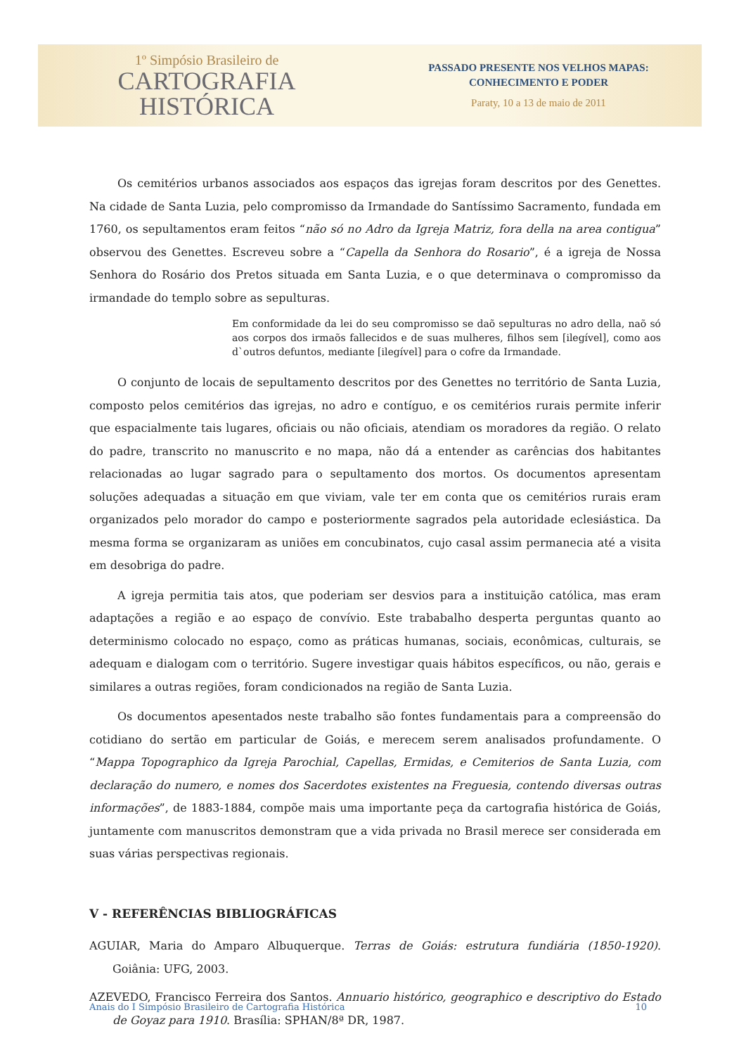1º Simpósio Brasileiro de
CARTOGRAFIA
HISTÓRICA
PASSADO PRESENTE NOS VELHOS MAPAS:
CONHECIMENTO E PODER
Paraty, 10 a 13 de maio de 2011
Os cemitérios urbanos associados aos espaços das igrejas foram descritos por des Genettes. Na cidade de Santa Luzia, pelo compromisso da Irmandade do Santíssimo Sacramento, fundada em 1760, os sepultamentos eram feitos “não só no Adro da Igreja Matriz, fora della na area contigua” observou des Genettes. Escreveu sobre a “Capella da Senhora do Rosario”, é a igreja de Nossa Senhora do Rosário dos Pretos situada em Santa Luzia, e o que determinava o compromisso da irmandade do templo sobre as sepulturas.
Em conformidade da lei do seu compromisso se daõ sepulturas no adro della, naõ só aos corpos dos irmaõs fallecidos e de suas mulheres, filhos sem [ilegível], como aos d`outros defuntos, mediante [ilegível] para o cofre da Irmandade.
O conjunto de locais de sepultamento descritos por des Genettes no território de Santa Luzia, composto pelos cemitérios das igrejas, no adro e contíguo, e os cemitérios rurais permite inferir que espacialmente tais lugares, oficiais ou não oficiais, atendiam os moradores da região. O relato do padre, transcrito no manuscrito e no mapa, não dá a entender as carências dos habitantes relacionadas ao lugar sagrado para o sepultamento dos mortos. Os documentos apresentam soluções adequadas a situação em que viviam, vale ter em conta que os cemitérios rurais eram organizados pelo morador do campo e posteriormente sagrados pela autoridade eclesiástica. Da mesma forma se organizaram as uniões em concubinatos, cujo casal assim permanecia até a visita em desobriga do padre.
A igreja permitia tais atos, que poderiam ser desvios para a instituição católica, mas eram adaptações a região e ao espaço de convívio. Este trababalho desperta perguntas quanto ao determinismo colocado no espaço, como as práticas humanas, sociais, econômicas, culturais, se adequam e dialogam com o território. Sugere investigar quais hábitos específicos, ou não, gerais e similares a outras regiões, foram condicionados na região de Santa Luzia.
Os documentos apesentados neste trabalho são fontes fundamentais para a compreensão do cotidiano do sertão em particular de Goiás, e merecem serem analisados profundamente. O “Mappa Topographico da Igreja Parochial, Capellas, Ermidas, e Cemiterios de Santa Luzia, com declaração do numero, e nomes dos Sacerdotes existentes na Freguesia, contendo diversas outras informações”, de 1883-1884, compõe mais uma importante peça da cartografia histórica de Goiás, juntamente com manuscritos demonstram que a vida privada no Brasil merece ser considerada em suas várias perspectivas regionais.
V - REFERÊNCIAS BIBLIOGRÁFICAS
AGUIAR, Maria do Amparo Albuquerque. Terras de Goiás: estrutura fundiária (1850-1920). Goiânia: UFG, 2003.
AZEVEDO, Francisco Ferreira dos Santos. Annuario histórico, geographico e descriptivo do Estado de Goyaz para 1910. Brasília: SPHAN/8ª DR, 1987.
Anais do I Simpósio Brasileiro de Cartografia Histórica 10